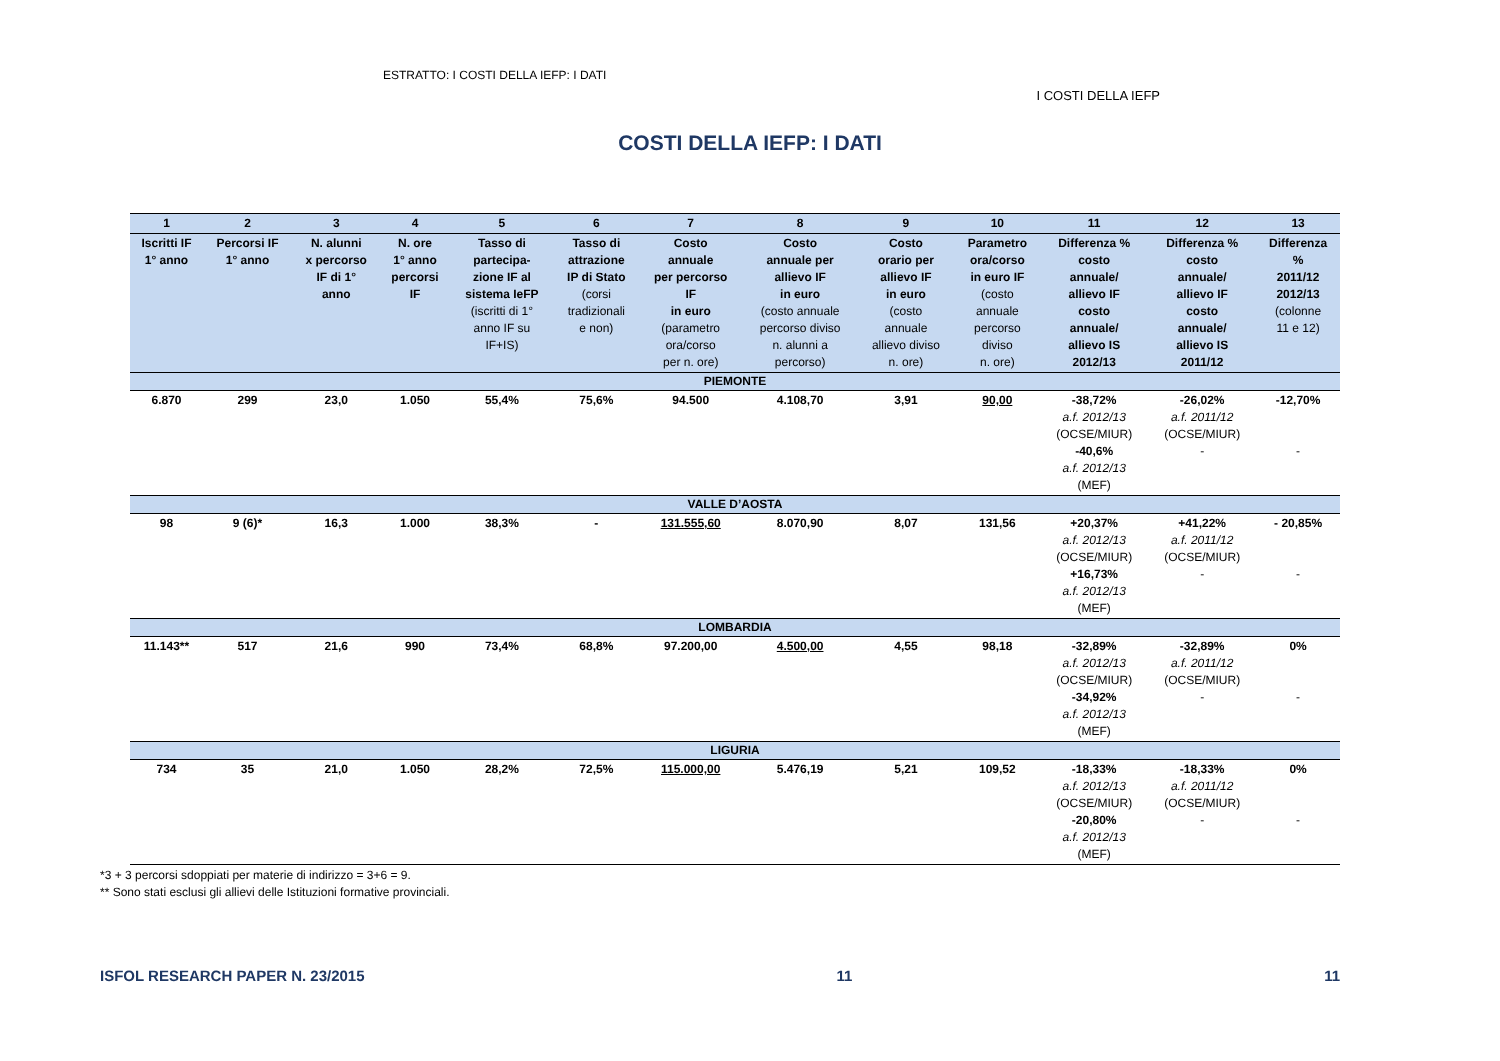ESTRATTO: I COSTI DELLA IEFP: I DATI
I COSTI DELLA IEFP
COSTI DELLA IEFP: I DATI
| 1 | 2 | 3 | 4 | 5 | 6 | 7 | 8 | 9 | 10 | 11 | 12 | 13 |
| --- | --- | --- | --- | --- | --- | --- | --- | --- | --- | --- | --- | --- |
| Iscritti IF 1° anno | Percorsi IF 1° anno | N. alunni x percorso IF di 1° anno | N. ore 1° anno percorsi IF | Tasso di partecipa- zione IF al sistema IeFP (iscritti di 1° anno IF su IF+IS) | Tasso di attrazione IP di Stato (corsi tradizionali e non) | Costo annuale per percorso IF in euro (parametro ora/corso per n. ore) | Costo annuale per allievo IF in euro (costo annuale percorso diviso n. alunni a percorso) | Costo orario per allievo IF in euro (costo annuale allievo diviso n. ore) | Parametro ora/corso in euro IF (costo annuale percorso diviso n. ore) | Differenza % costo annuale/ allievo IF costo annuale/ allievo IS 2012/13 | Differenza % costo annuale/ allievo IF costo annuale/ allievo IS 2011/12 | Differenza % 2011/12 2012/13 (colonne 11 e 12) |
| PIEMONTE | | | | | | | | | | | | |
| 6.870 | 299 | 23,0 | 1.050 | 55,4% | 75,6% | 94.500 | 4.108,70 | 3,91 | 90,00 | -38,72% a.f. 2012/13 (OCSE/MIUR) -40,6% a.f. 2012/13 (MEF) | -26,02% a.f. 2011/12 (OCSE/MIUR) - | -12,70% - |
| VALLE D’AOSTA | | | | | | | | | | | | |
| 98 | 9 (6)* | 16,3 | 1.000 | 38,3% | - | 131.555,60 | 8.070,90 | 8,07 | 131,56 | +20,37% a.f. 2012/13 (OCSE/MIUR) +16,73% a.f. 2012/13 (MEF) | +41,22% a.f. 2011/12 (OCSE/MIUR) - | - 20,85% - |
| LOMBARDIA | | | | | | | | | | | | |
| 11.143** | 517 | 21,6 | 990 | 73,4% | 68,8% | 97.200,00 | 4.500,00 | 4,55 | 98,18 | -32,89% a.f. 2012/13 (OCSE/MIUR) -34,92% a.f. 2012/13 (MEF) | -32,89% a.f. 2011/12 (OCSE/MIUR) - | 0% - |
| LIGURIA | | | | | | | | | | | | |
| 734 | 35 | 21,0 | 1.050 | 28,2% | 72,5% | 115.000,00 | 5.476,19 | 5,21 | 109,52 | -18,33% a.f. 2012/13 (OCSE/MIUR) -20,80% a.f. 2012/13 (MEF) | -18,33% a.f. 2011/12 (OCSE/MIUR) - | 0% - |
*3 + 3 percorsi sdoppiati per materie di indirizzo = 3+6 = 9.
** Sono stati esclusi gli allievi delle Istituzioni formative provinciali.
ISFOL RESEARCH PAPER N. 23/2015
11 11